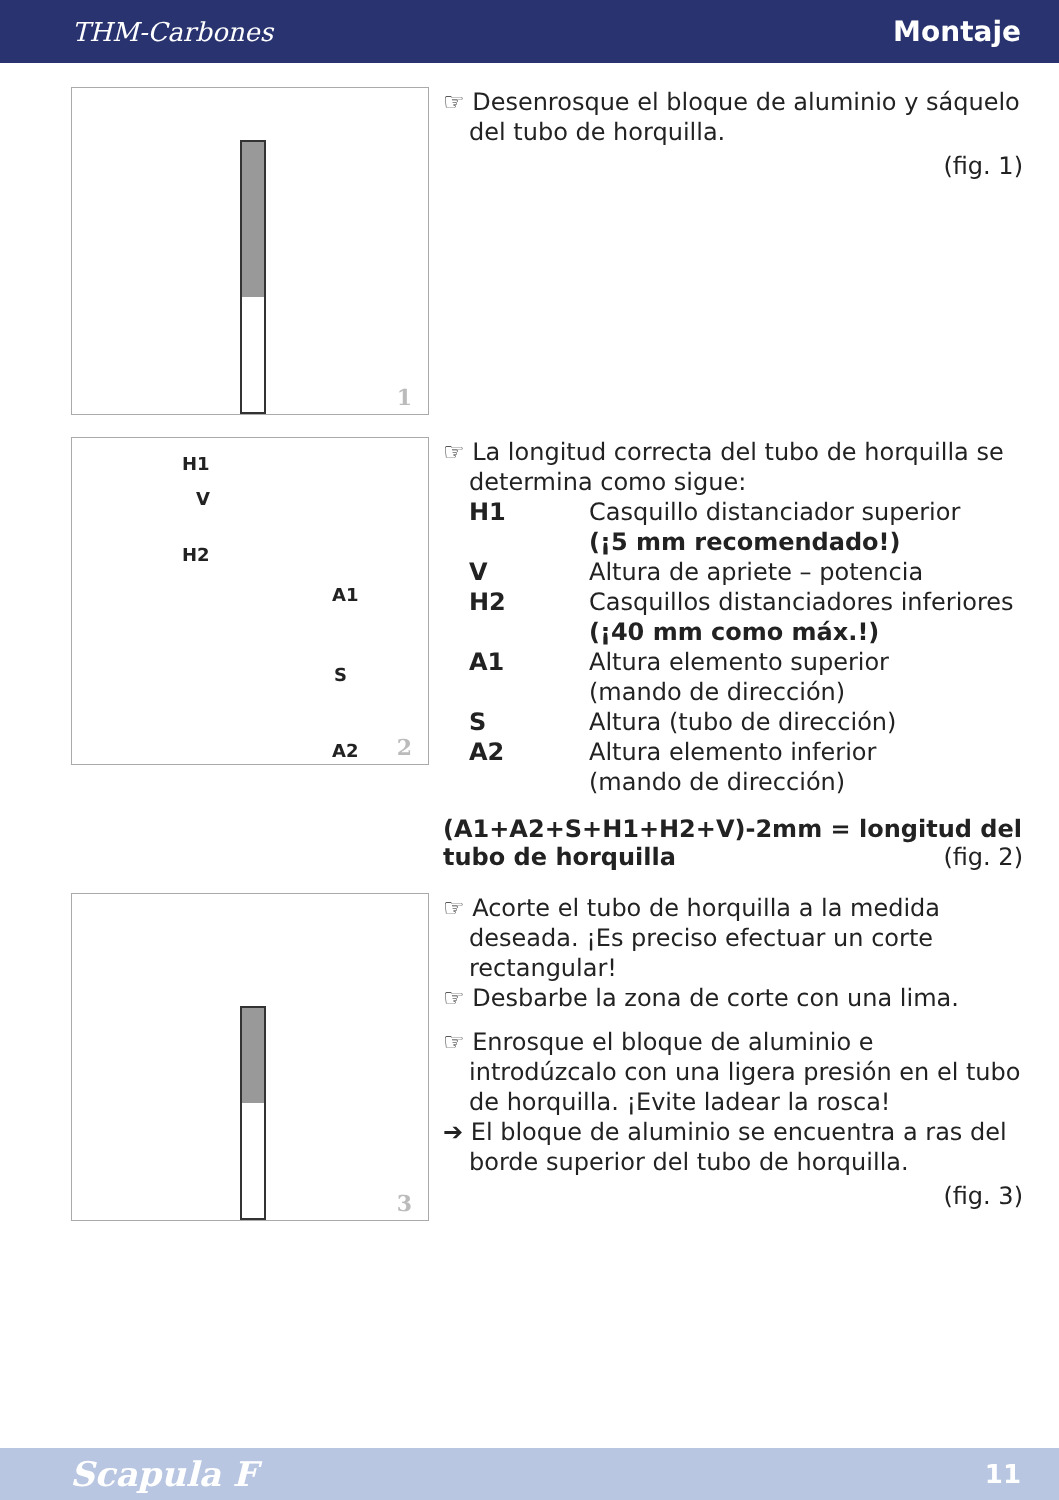THM-Carbones Montaje
1
☞ Desenrosque el bloque de aluminio y sáquelo del tubo de horquilla.
(fig. 1)
H1
V
H2
A1
S
A2 2
☞ La longitud correcta del tubo de horquilla se determina como sigue:
H1
Casquillo distanciador superior
(¡5 mm recomendado!)
V
Altura de apriete – potencia
H2
Casquillos distanciadores inferiores
(¡40 mm como máx.!)
A1
Altura elemento superior
(mando de dirección)
S
Altura (tubo de dirección)
A2
Altura elemento inferior
(mando de dirección)
(A1+A2+S+H1+H2+V)-2mm = longitud del tubo de horquilla (fig. 2)
3
☞ Acorte el tubo de horquilla a la medida deseada. ¡Es preciso efectuar un corte rectangular!
☞ Desbarbe la zona de corte con una lima.
☞ Enrosque el bloque de aluminio e introdúzcalo con una ligera presión en el tubo de horquilla. ¡Evite ladear la rosca!
➔ El bloque de aluminio se encuentra a ras del borde superior del tubo de horquilla.
(fig. 3)
Scapula F 11